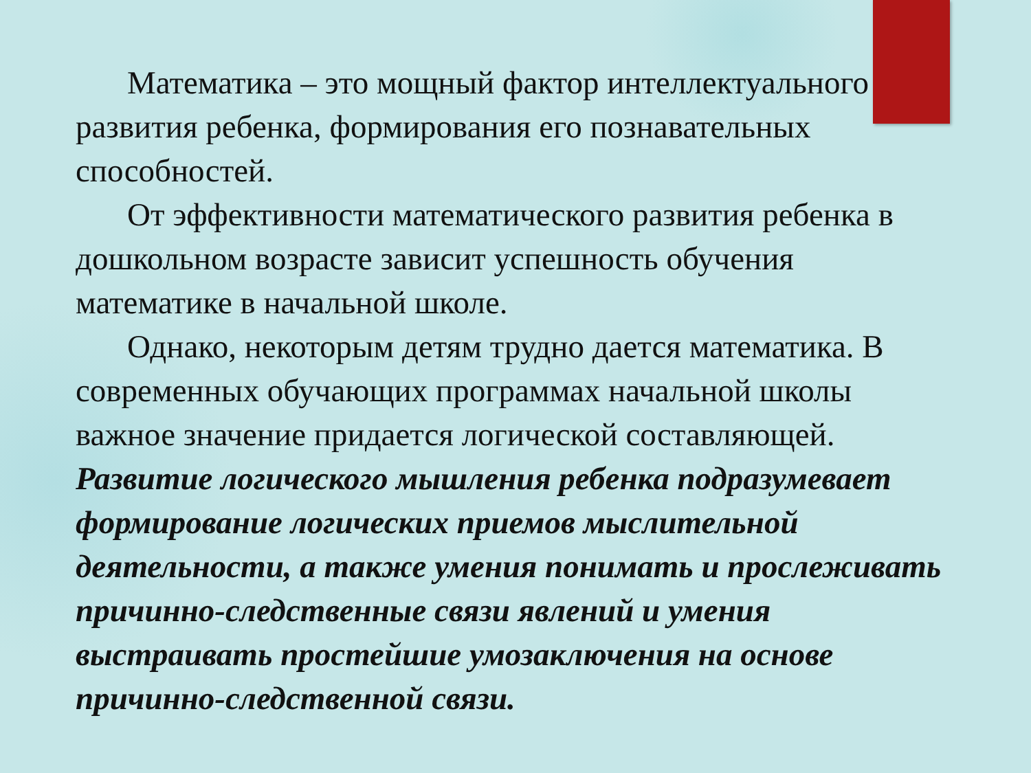Математика – это мощный фактор интеллектуального развития ребенка, формирования его познавательных способностей.
От эффективности математического развития ребенка в дошкольном возрасте зависит успешность обучения математике в начальной школе.
Однако, некоторым детям трудно дается математика. В современных обучающих программах начальной школы важное значение придается логической составляющей.
Развитие логического мышления ребенка подразумевает формирование логических приемов мыслительной деятельности, а также умения понимать и прослеживать причинно-следственные связи явлений и умения выстраивать простейшие умозаключения на основе причинно-следственной связи.